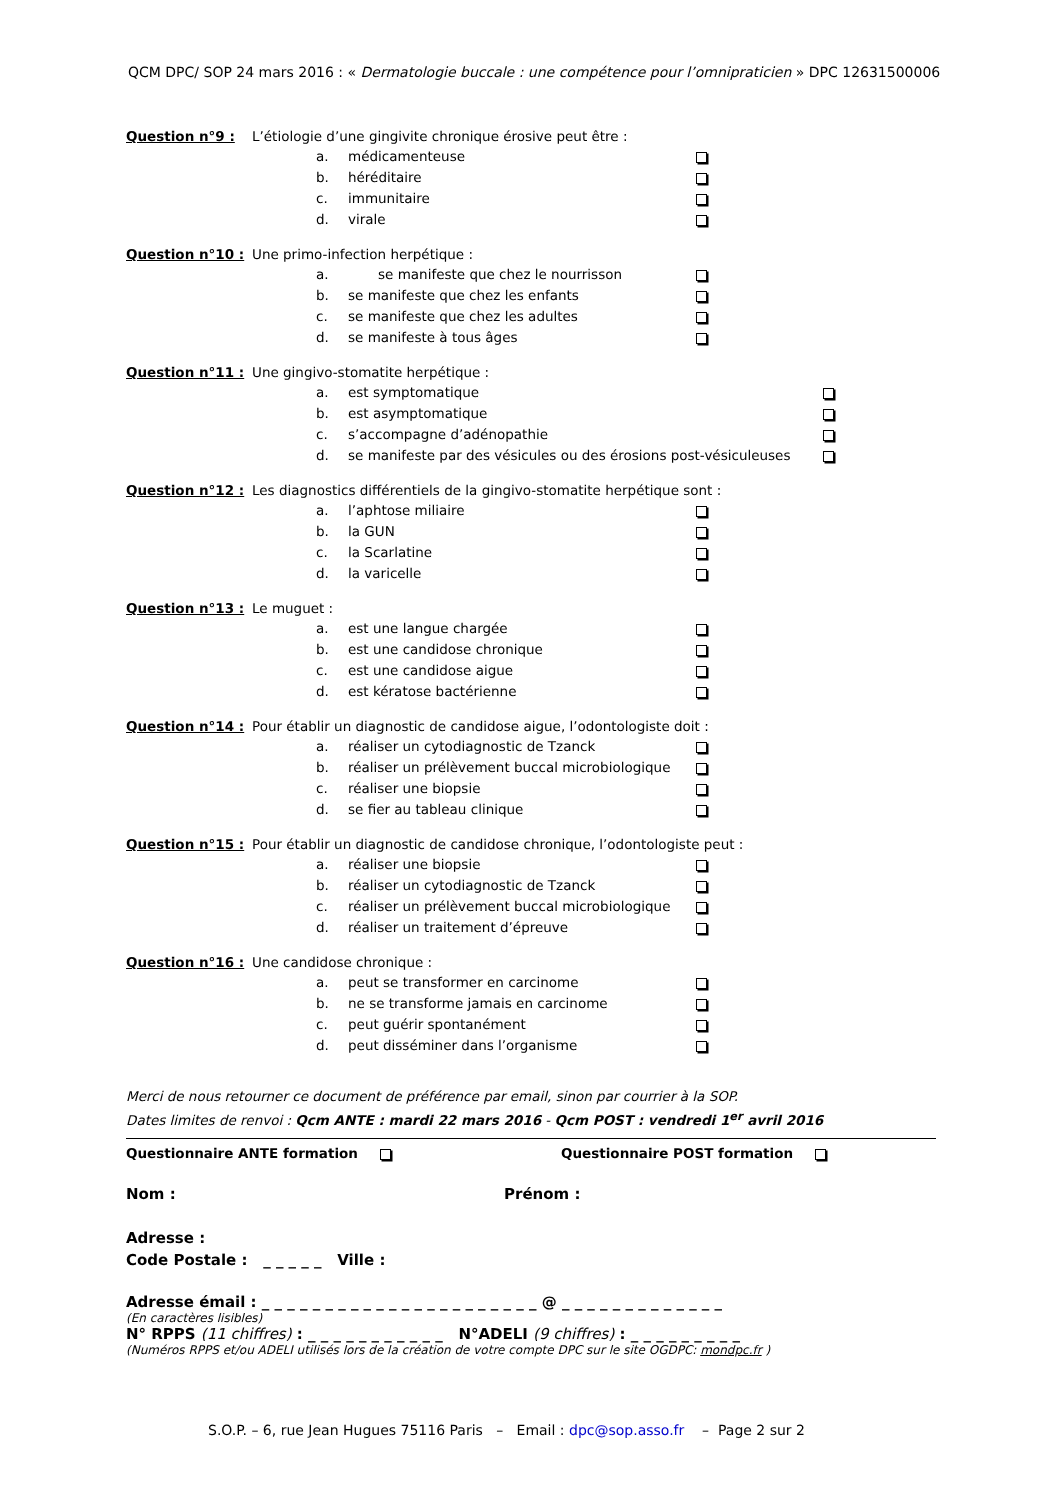QCM DPC/ SOP 24 mars 2016 : « Dermatologie buccale : une compétence pour l’omnipraticien » DPC 12631500006
Question n°9 : L’étiologie d’une gingivite chronique érosive peut être :
a. médicamenteuse
b. héréditaire
c. immunitaire
d. virale
Question n°10 : Une primo-infection herpétique :
a. se manifeste que chez le nourrisson
b. se manifeste que chez les enfants
c. se manifeste que chez les adultes
d. se manifeste à tous âges
Question n°11 : Une gingivo-stomatite herpétique :
a. est symptomatique
b. est asymptomatique
c. s’accompagne d’adénopathie
d. se manifeste par des vésicules ou des érosions post-vésiculeuses
Question n°12 : Les diagnostics différentiels de la gingivo-stomatite herpétique sont :
a. l’aphtose miliaire
b. la GUN
c. la Scarlatine
d. la varicelle
Question n°13 : Le muguet :
a. est une langue chargée
b. est une candidose chronique
c. est une candidose aigue
d. est kératose bactérienne
Question n°14 : Pour établir un diagnostic de candidose aigue, l’odontologiste doit :
a. réaliser un cytodiagnostic de Tzanck
b. réaliser un prélèvement buccal microbiologique
c. réaliser une biopsie
d. se fier au tableau clinique
Question n°15 : Pour établir un diagnostic de candidose chronique, l’odontologiste peut :
a. réaliser une biopsie
b. réaliser un cytodiagnostic de Tzanck
c. réaliser un prélèvement buccal microbiologique
d. réaliser un traitement d’épreuve
Question n°16 : Une candidose chronique :
a. peut se transformer en carcinome
b. ne se transforme jamais en carcinome
c. peut guérir spontanément
d. peut disséminer dans l’organisme
Merci de nous retourner ce document de préférence par email, sinon par courrier à la SOP.
Dates limites de renvoi : Qcm ANTE : mardi 22 mars 2016 - Qcm POST : vendredi 1<sup>er</sup> avril 2016
Questionnaire ANTE formation Questionnaire POST formation
Nom : Prénom :
Adresse :
Code Postale : _ _ _ _ _ Ville :
Adresse émail : _ _ _ _ _ _ _ _ _ _ _ _ _ _ _ _ _ _ _ _ _ _ @ _ _ _ _ _ _ _ _ _ _ _ _ _
(En caractères lisibles)
N° RPPS (11 chiffres) : _ _ _ _ _ _ _ _ _ _ _ N°ADELI (9 chiffres) : _ _ _ _ _ _ _ _ _
(Numéros RPPS et/ou ADELI utilisés lors de la création de votre compte DPC sur le site OGDPC: mondpc.fr )
S.O.P. – 6, rue Jean Hugues 75116 Paris – Email : dpc@sop.asso.fr – Page 2 sur 2